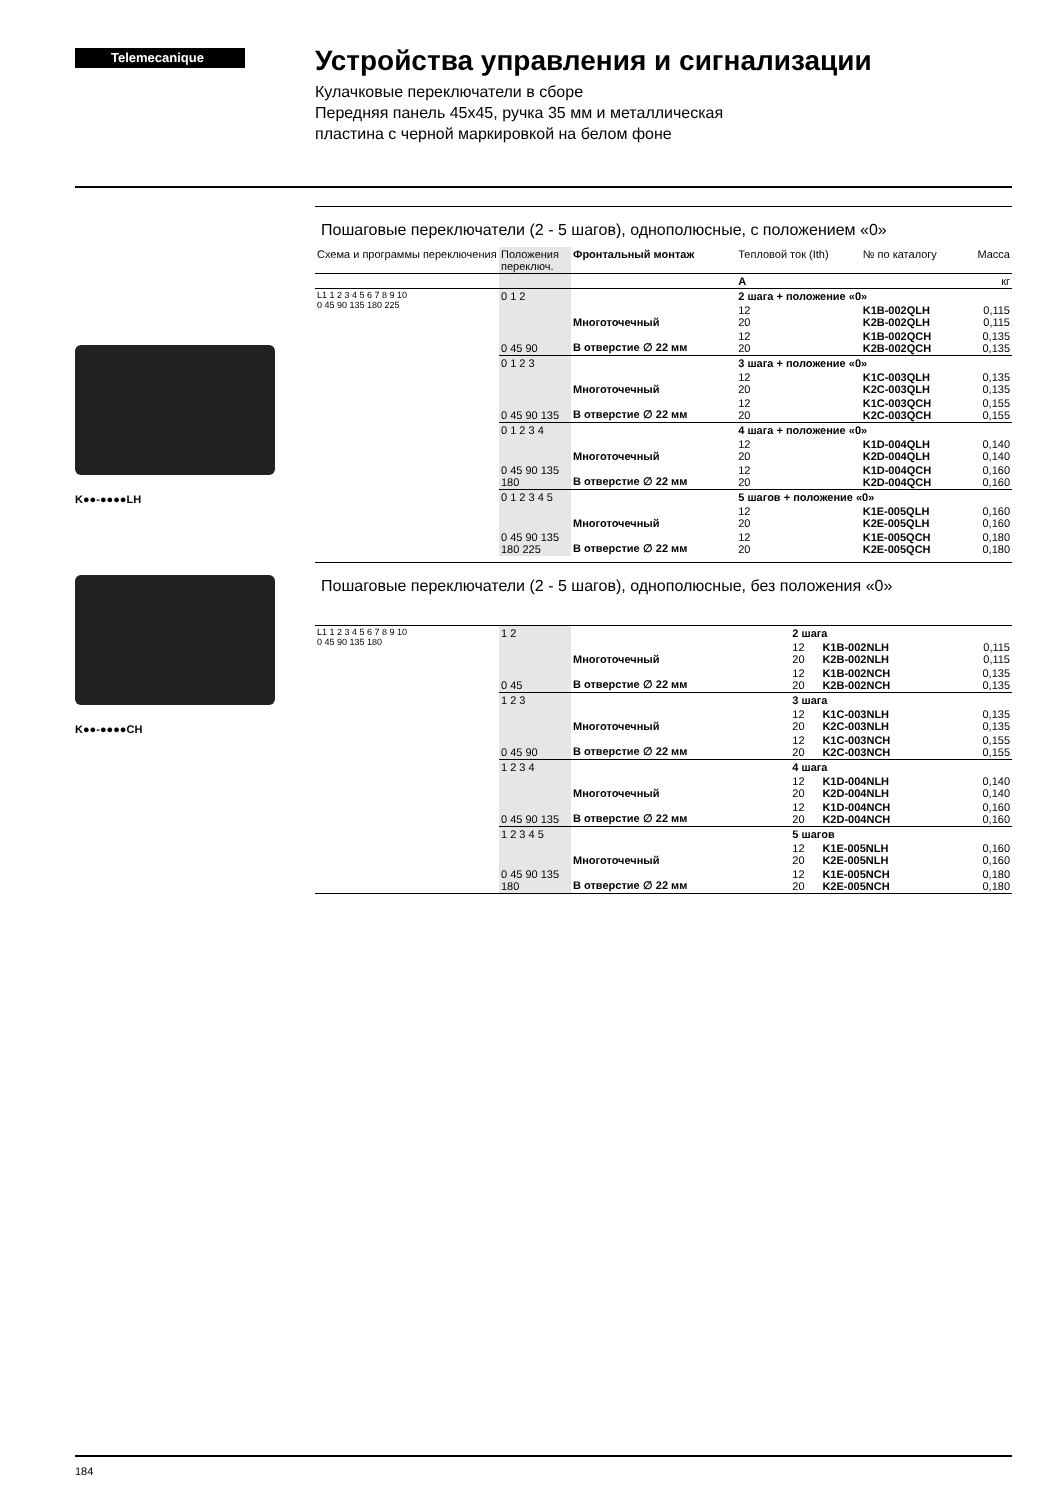Telemecanique
Устройства управления и сигнализации
Кулачковые переключатели в сборе
Передняя панель 45x45, ручка 35 мм и металлическая
пластина с черной маркировкой на белом фоне
K●●-●●●●LH
K●●-●●●●CH
Пошаговые переключатели (2 - 5 шагов), однополюсные, с положением «0»
| Схема и программы переключения | Положения переключ. | Фронтальный монтаж | Тепловой ток (Ith) | № по каталогу | Масса |
| --- | --- | --- | --- | --- | --- |
| | | | A | | кг |
| L1 1 2 3 4 5 6 7 8 9 10 0 45 90 135 180 225 | 0 1 2 | | 2 шага + положение «0» | | |
| | | Многоточечный | 12 20 | K1B-002QLH K2B-002QLH | 0,115 0,115 |
| | 0 45 90 | В отверстие ∅ 22 мм | 12 20 | K1B-002QCH K2B-002QCH | 0,135 0,135 |
| | 0 1 2 3 | | 3 шага + положение «0» | | |
| | | Многоточечный | 12 20 | K1C-003QLH K2C-003QLH | 0,135 0,135 |
| | 0 45 90 135 | В отверстие ∅ 22 мм | 12 20 | K1C-003QCH K2C-003QCH | 0,155 0,155 |
| | 0 1 2 3 4 | | 4 шага + положение «0» | | |
| | | Многоточечный | 12 20 | K1D-004QLH K2D-004QLH | 0,140 0,140 |
| | 0 45 90 135 180 | В отверстие ∅ 22 мм | 12 20 | K1D-004QCH K2D-004QCH | 0,160 0,160 |
| | 0 1 2 3 4 5 | | 5 шагов + положение «0» | | |
| | | Многоточечный | 12 20 | K1E-005QLH K2E-005QLH | 0,160 0,160 |
| | 0 45 90 135 180 225 | В отверстие ∅ 22 мм | 12 20 | K1E-005QCH K2E-005QCH | 0,180 0,180 |
Пошаговые переключатели (2 - 5 шагов), однополюсные, без положения «0»
| L1 1 2 3 4 5 6 7 8 9 10 0 45 90 135 180 | 1 2 | | 2 шага | | |
| | | Многоточечный | 12 20 | K1B-002NLH K2B-002NLH | 0,115 0,115 |
| | 0 45 | В отверстие ∅ 22 мм | 12 20 | K1B-002NCH K2B-002NCH | 0,135 0,135 |
| | 1 2 3 | | 3 шага | | |
| | | Многоточечный | 12 20 | K1C-003NLH K2C-003NLH | 0,135 0,135 |
| | 0 45 90 | В отверстие ∅ 22 мм | 12 20 | K1C-003NCH K2C-003NCH | 0,155 0,155 |
| | 1 2 3 4 | | 4 шага | | |
| | | Многоточечный | 12 20 | K1D-004NLH K2D-004NLH | 0,140 0,140 |
| | 0 45 90 135 | В отверстие ∅ 22 мм | 12 20 | K1D-004NCH K2D-004NCH | 0,160 0,160 |
| | 1 2 3 4 5 | | 5 шагов | | |
| | | Многоточечный | 12 20 | K1E-005NLH K2E-005NLH | 0,160 0,160 |
| | 0 45 90 135 180 | В отверстие ∅ 22 мм | 12 20 | K1E-005NCH K2E-005NCH | 0,180 0,180 |
184